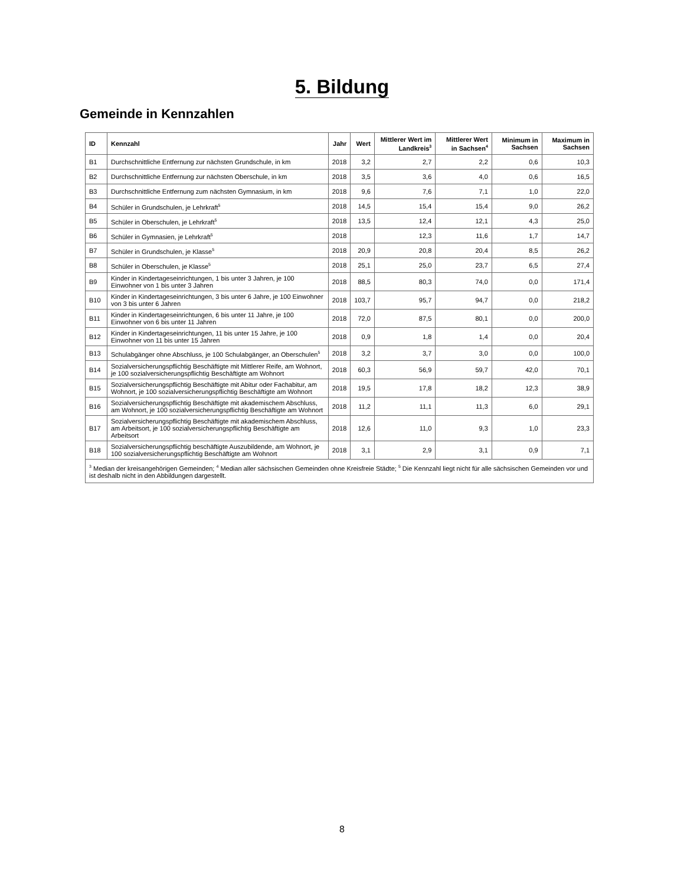5. Bildung
Gemeinde in Kennzahlen
| ID | Kennzahl | Jahr | Wert | Mittlerer Wert im Landkreis<sup>3</sup> | Mittlerer Wert in Sachsen<sup>4</sup> | Minimum in Sachsen | Maximum in Sachsen |
| --- | --- | --- | --- | --- | --- | --- | --- |
| B1 | Durchschnittliche Entfernung zur nächsten Grundschule, in km | 2018 | 3,2 | 2,7 | 2,2 | 0,6 | 10,3 |
| B2 | Durchschnittliche Entfernung zur nächsten Oberschule, in km | 2018 | 3,5 | 3,6 | 4,0 | 0,6 | 16,5 |
| B3 | Durchschnittliche Entfernung zum nächsten Gymnasium, in km | 2018 | 9,6 | 7,6 | 7,1 | 1,0 | 22,0 |
| B4 | Schüler in Grundschulen, je Lehrkraft<sup>5</sup> | 2018 | 14,5 | 15,4 | 15,4 | 9,0 | 26,2 |
| B5 | Schüler in Oberschulen, je Lehrkraft<sup>5</sup> | 2018 | 13,5 | 12,4 | 12,1 | 4,3 | 25,0 |
| B6 | Schüler in Gymnasien, je Lehrkraft<sup>5</sup> | 2018 | | 12,3 | 11,6 | 1,7 | 14,7 |
| B7 | Schüler in Grundschulen, je Klasse<sup>5</sup> | 2018 | 20,9 | 20,8 | 20,4 | 8,5 | 26,2 |
| B8 | Schüler in Oberschulen, je Klasse<sup>5</sup> | 2018 | 25,1 | 25,0 | 23,7 | 6,5 | 27,4 |
| B9 | Kinder in Kindertageseinrichtungen, 1 bis unter 3 Jahren, je 100 Einwohner von 1 bis unter 3 Jahren | 2018 | 88,5 | 80,3 | 74,0 | 0,0 | 171,4 |
| B10 | Kinder in Kindertageseinrichtungen, 3 bis unter 6 Jahre, je 100 Einwohner von 3 bis unter 6 Jahren | 2018 | 103,7 | 95,7 | 94,7 | 0,0 | 218,2 |
| B11 | Kinder in Kindertageseinrichtungen, 6 bis unter 11 Jahre, je 100 Einwohner von 6 bis unter 11 Jahren | 2018 | 72,0 | 87,5 | 80,1 | 0,0 | 200,0 |
| B12 | Kinder in Kindertageseinrichtungen, 11 bis unter 15 Jahre, je 100 Einwohner von 11 bis unter 15 Jahren | 2018 | 0,9 | 1,8 | 1,4 | 0,0 | 20,4 |
| B13 | Schulabgänger ohne Abschluss, je 100 Schulabgänger, an Oberschulen<sup>5</sup> | 2018 | 3,2 | 3,7 | 3,0 | 0,0 | 100,0 |
| B14 | Sozialversicherungspflichtig Beschäftigte mit Mittlerer Reife, am Wohnort, je 100 sozialversicherungspflichtig Beschäftigte am Wohnort | 2018 | 60,3 | 56,9 | 59,7 | 42,0 | 70,1 |
| B15 | Sozialversicherungspflichtig Beschäftigte mit Abitur oder Fachabitur, am Wohnort, je 100 sozialversicherungspflichtig Beschäftigte am Wohnort | 2018 | 19,5 | 17,8 | 18,2 | 12,3 | 38,9 |
| B16 | Sozialversicherungspflichtig Beschäftigte mit akademischem Abschluss, am Wohnort, je 100 sozialversicherungspflichtig Beschäftigte am Wohnort | 2018 | 11,2 | 11,1 | 11,3 | 6,0 | 29,1 |
| B17 | Sozialversicherungspflichtig Beschäftigte mit akademischem Abschluss, am Arbeitsort, je 100 sozialversicherungspflichtig Beschäftigte am Arbeitsort | 2018 | 12,6 | 11,0 | 9,3 | 1,0 | 23,3 |
| B18 | Sozialversicherungspflichtig beschäftigte Auszubildende, am Wohnort, je 100 sozialversicherungspflichtig Beschäftigte am Wohnort | 2018 | 3,1 | 2,9 | 3,1 | 0,9 | 7,1 |
| <sup>3</sup> Median der kreisangehörigen Gemeinden; <sup>4</sup> Median aller sächsischen Gemeinden ohne Kreisfreie Städte; <sup>5</sup> Die Kennzahl liegt nicht für alle sächsischen Gemeinden vor und ist deshalb nicht in den Abbildungen dargestellt. | | | | | | | |
8